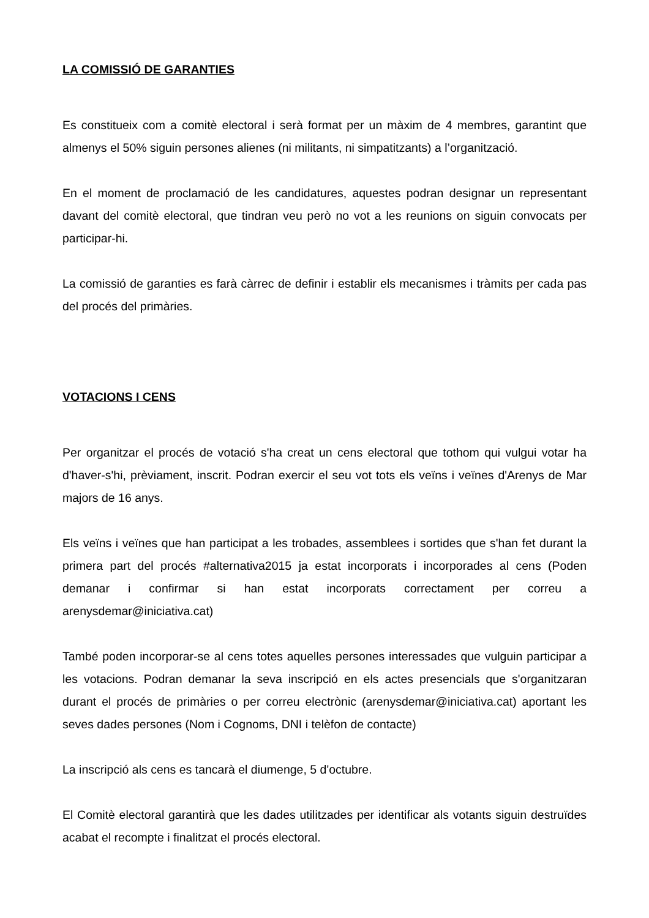LA COMISSIÓ DE GARANTIES
Es constitueix com a comitè electoral i serà format per un màxim de 4 membres, garantint que almenys el 50% siguin persones alienes (ni militants, ni simpatitzants) a l’organització.
En el moment de proclamació de les candidatures, aquestes podran designar un representant davant del comitè electoral, que tindran veu però no vot a les reunions on siguin convocats per participar-hi.
La comissió de garanties es farà càrrec de definir i establir els mecanismes i tràmits per cada pas del procés del primàries.
VOTACIONS I CENS
Per organitzar el procés de votació s'ha creat un cens electoral que tothom qui vulgui votar ha d'haver-s'hi, prèviament, inscrit. Podran exercir el seu vot tots els veïns i veïnes d'Arenys de Mar majors de 16 anys.
Els veïns i veïnes que han participat a les trobades, assemblees i sortides que s'han fet durant la primera part del procés #alternativa2015 ja estat incorporats i incorporades al cens (Poden demanar i confirmar si han estat incorporats correctament per correu a arenysdemar@iniciativa.cat)
També poden incorporar-se al cens totes aquelles persones interessades que vulguin participar a les votacions. Podran demanar la seva inscripció en els actes presencials que s'organitzaran durant el procés de primàries o per correu electrònic (arenysdemar@iniciativa.cat) aportant les seves dades persones (Nom i Cognoms, DNI i telèfon de contacte)
La inscripció als cens es tancarà el diumenge, 5 d'octubre.
El Comitè electoral garantirà que les dades utilitzades per identificar als votants siguin destruïdes acabat el recompte i finalitzat el procés electoral.